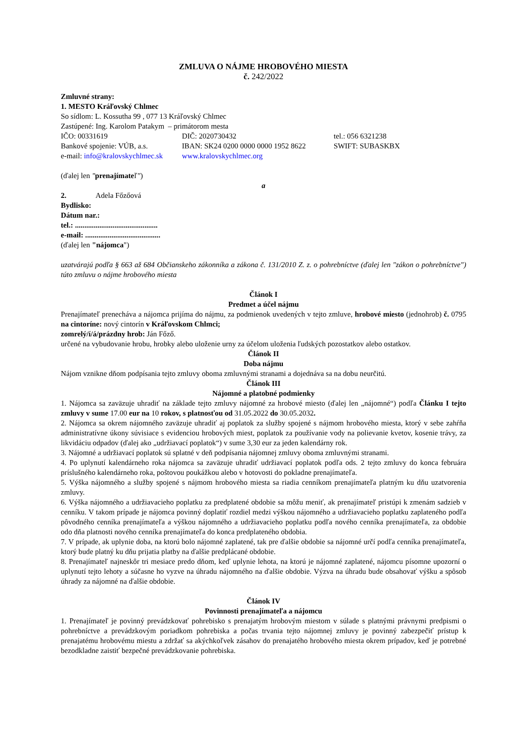ZMLUVA O NÁJME HROBOVÉHO MIESTA
č. 242/2022
Zmluvné strany:
1. MESTO Kráľovský Chlmec
So sídlom: L. Kossutha 99 , 077 13 Kráľovský Chlmec
Zastúpené: Ing. Karolom Patakym – primátorom mesta
| IČO: 00331619 | DIČ: 2020730432 | tel.: 056 6321238 |
| Bankové spojenie: VÚB, a.s. | IBAN: SK24 0200 0000 0000 1952 8622 | SWIFT: SUBASKBX |
| e-mail: info@kralovskychlmec.sk | www.kralovskychlmec.org | |
(ďalej len "prenajímateľ")
a
2. Adela Főzőová
Bydlisko:
Dátum nar.:
tel.: ............................................
e-mail: ........................................
(ďalej len "nájomca")
uzatvárajú podľa § 663 až 684 Občianskeho zákonníka a zákona č. 131/2010 Z. z. o pohrebníctve (ďalej len "zákon o pohrebníctve") túto zmluvu o nájme hrobového miesta
Článok I
Predmet a účel nájmu
Prenajímateľ prenecháva a nájomca prijíma do nájmu, za podmienok uvedených v tejto zmluve, hrobové miesto (jednohrob) č. 0795 na cintoríne: nový cintorín v Kráľovskom Chlmci;
zomrelý/í/á/prázdny hrob: Ján Főző.
určené na vybudovanie hrobu, hrobky alebo uloženie urny za účelom uloženia ľudských pozostatkov alebo ostatkov.
Článok II
Doba nájmu
Nájom vznikne dňom podpísania tejto zmluvy oboma zmluvnými stranami a dojednáva sa na dobu neurčitú.
Článok III
Nájomné a platobné podmienky
1. Nájomca sa zaväzuje uhradiť na základe tejto zmluvy nájomné za hrobové miesto (ďalej len „nájomné“) podľa Článku I tejto zmluvy v sume 17.00 eur na 10 rokov, s platnosťou od 31.05.2022 do 30.05.2032.
2. Nájomca sa okrem nájomného zaväzuje uhradiť aj poplatok za služby spojené s nájmom hrobového miesta, ktorý v sebe zahŕňa administratívne úkony súvisiace s evidenciou hrobových miest, poplatok za používanie vody na polievanie kvetov, kosenie trávy, za likvidáciu odpadov (ďalej ako „udržiavací poplatok“) v sume 3,30 eur za jeden kalendárny rok.
3. Nájomné a udržiavací poplatok sú splatné v deň podpísania nájomnej zmluvy oboma zmluvnými stranami.
4. Po uplynutí kalendárneho roka nájomca sa zaväzuje uhradiť udržiavací poplatok podľa ods. 2 tejto zmluvy do konca februára príslušného kalendárneho roka, poštovou poukážkou alebo v hotovosti do pokladne prenajímateľa.
5. Výška nájomného a služby spojené s nájmom hrobového miesta sa riadia cenníkom prenajímateľa platným ku dňu uzatvorenia zmluvy.
6. Výška nájomného a udržiavacieho poplatku za predplatené obdobie sa môžu meniť, ak prenajímateľ pristúpi k zmenám sadzieb v cenníku. V takom prípade je nájomca povinný doplatiť rozdiel medzi výškou nájomného a udržiavacieho poplatku zaplateného podľa pôvodného cenníka prenajímateľa a výškou nájomného a udržiavacieho poplatku podľa nového cenníka prenajímateľa, za obdobie odo dňa platnosti nového cenníka prenajímateľa do konca predplateného obdobia.
7. V prípade, ak uplynie doba, na ktorú bolo nájomné zaplatené, tak pre ďalšie obdobie sa nájomné určí podľa cenníka prenajímateľa, ktorý bude platný ku dňu prijatia platby na ďalšie predplácané obdobie.
8. Prenajímateľ najneskôr tri mesiace predo dňom, keď uplynie lehota, na ktorú je nájomné zaplatené, nájomcu písomne upozorní o uplynutí tejto lehoty a súčasne ho vyzve na úhradu nájomného na ďalšie obdobie. Výzva na úhradu bude obsahovať výšku a spôsob úhrady za nájomné na ďalšie obdobie.
Článok IV
Povinnosti prenajímateľa a nájomcu
1. Prenajímateľ je povinný prevádzkovať pohrebisko s prenajatým hrobovým miestom v súlade s platnými právnymi predpismi o pohrebníctve a prevádzkovým poriadkom pohrebiska a počas trvania tejto nájomnej zmluvy je povinný zabezpečiť prístup k prenajatému hrobovému miestu a zdržať sa akýchkoľvek zásahov do prenajatého hrobového miesta okrem prípadov, keď je potrebné bezodkladne zaistiť bezpečné prevádzkovanie pohrebiska.